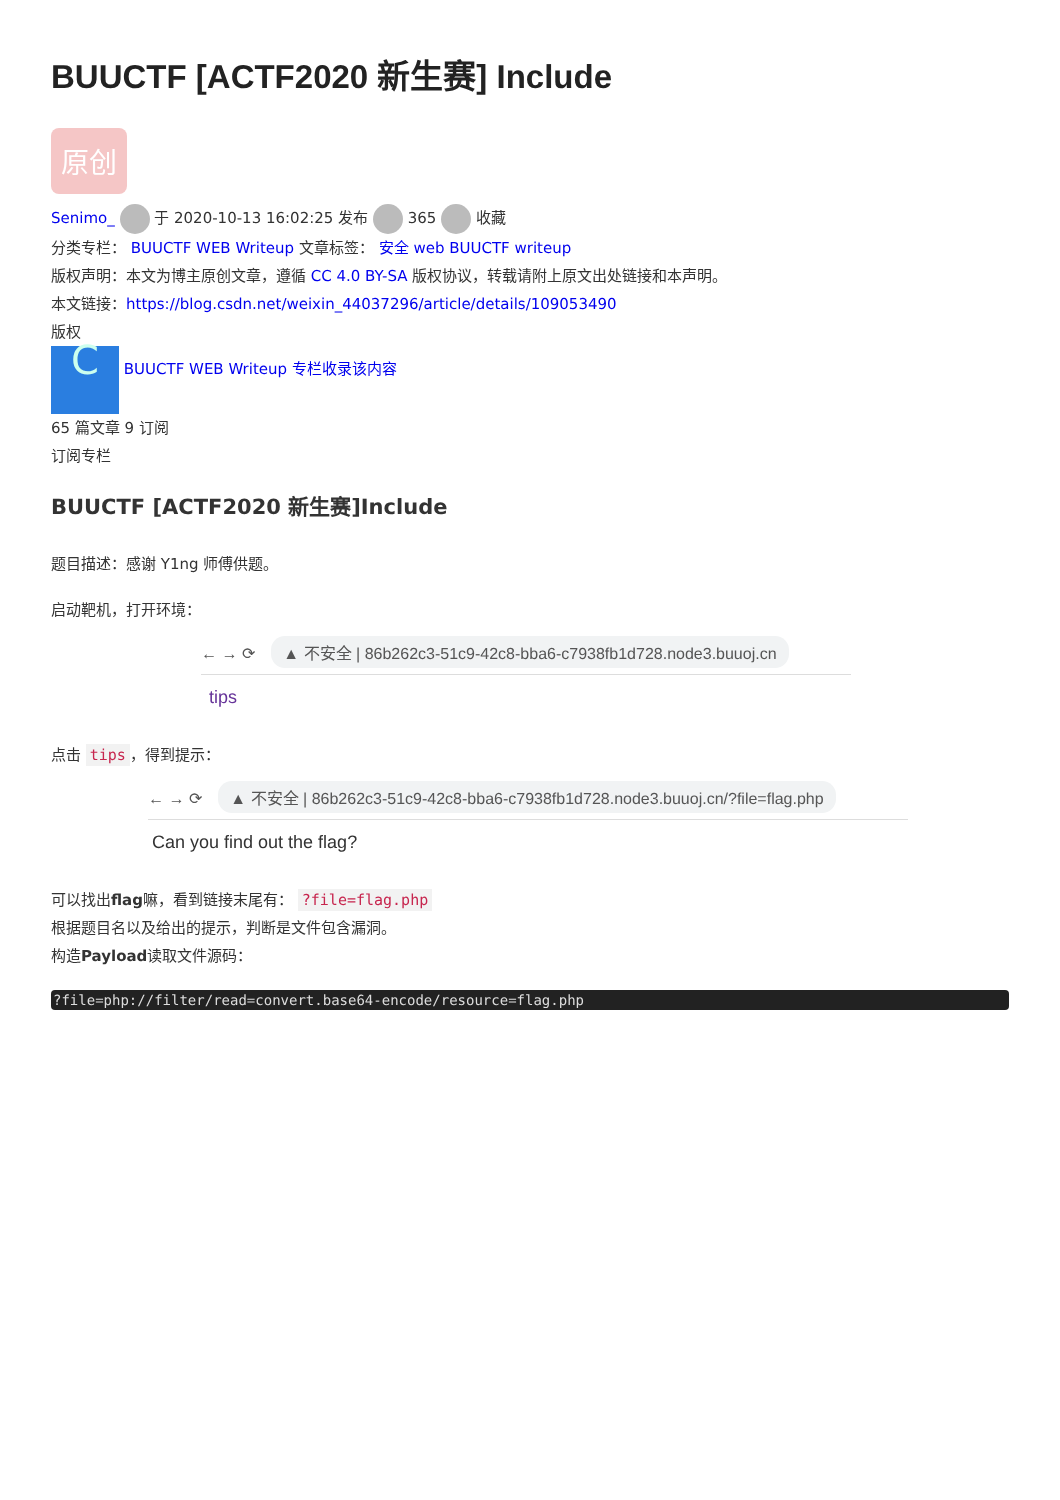BUUCTF [ACTF2020 新生赛] Include
原创
Senimo_ 于 2020-10-13 16:02:25 发布 365 收藏
分类专栏： BUUCTF WEB Writeup 文章标签： 安全 web BUUCTF writeup
版权声明：本文为博主原创文章，遵循 CC 4.0 BY-SA 版权协议，转载请附上原文出处链接和本声明。
本文链接：https://blog.csdn.net/weixin_44037296/article/details/109053490
版权
C BUUCTF WEB Writeup 专栏收录该内容
65 篇文章 9 订阅
订阅专栏
BUUCTF [ACTF2020 新生赛]Include
题目描述：感谢 Y1ng 师傅供题。
启动靶机，打开环境：
← → ⟳ ▲ 不安全 | 86b262c3-51c9-42c8-bba6-c7938fb1d728.node3.buuoj.cn
tips
点击 tips ，得到提示：
← → ⟳ ▲ 不安全 | 86b262c3-51c9-42c8-bba6-c7938fb1d728.node3.buuoj.cn/?file=flag.php
Can you find out the flag?
可以找出flag嘛，看到链接末尾有： ?file=flag.php
根据题目名以及给出的提示，判断是文件包含漏洞。
构造Payload读取文件源码：
?file=php://filter/read=convert.base64-encode/resource=flag.php